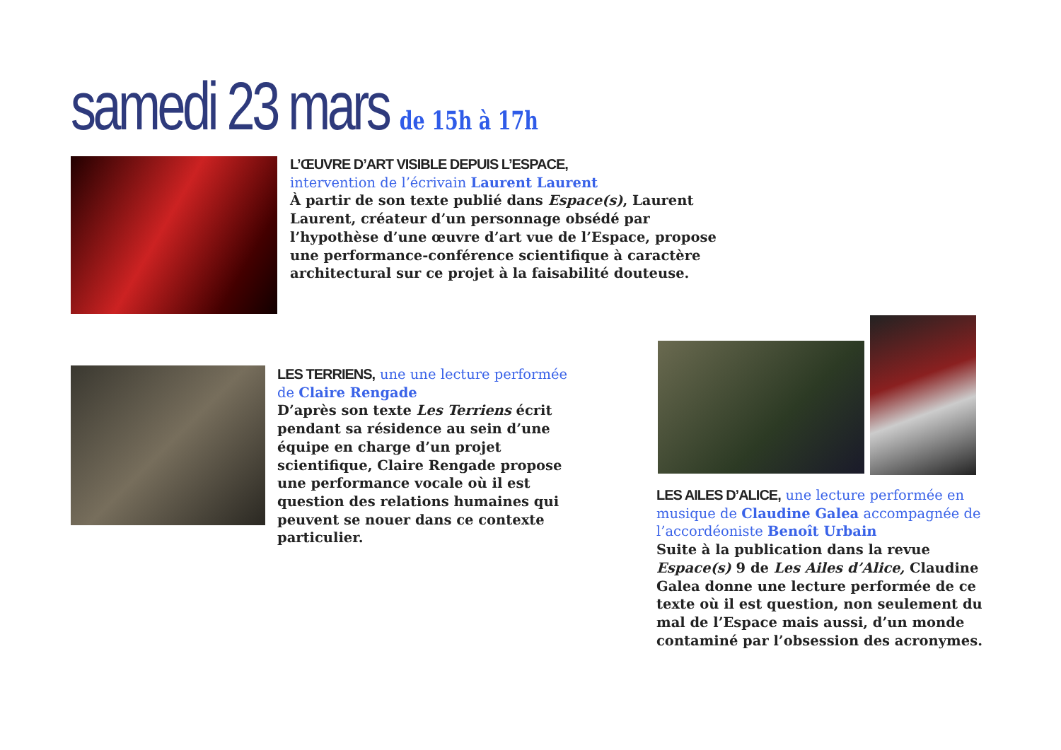samedi 23 mars de 15h à 17h
L’ŒUVRE D’ART VISIBLE DEPUIS L’ESPACE,
intervention de l’écrivain Laurent Laurent
À partir de son texte publié dans Espace(s), Laurent Laurent, créateur d’un personnage obsédé par l’hypothèse d’une œuvre d’art vue de l’Espace, propose une performance-conférence scientifique à caractère architectural sur ce projet à la faisabilité douteuse.
LES TERRIENS, une une lecture performée de Claire Rengade
D’après son texte Les Terriens écrit pendant sa résidence au sein d’une équipe en charge d’un projet scientifique, Claire Rengade propose une performance vocale où il est question des relations humaines qui peuvent se nouer dans ce contexte particulier.
LES AILES D’ALICE, une lecture performée en musique de Claudine Galea accompagnée de l’accordéoniste Benoît Urbain
Suite à la publication dans la revue Espace(s) 9 de Les Ailes d’Alice, Claudine Galea donne une lecture performée de ce texte où il est question, non seulement du mal de l’Espace mais aussi, d’un monde contaminé par l’obsession des acronymes.